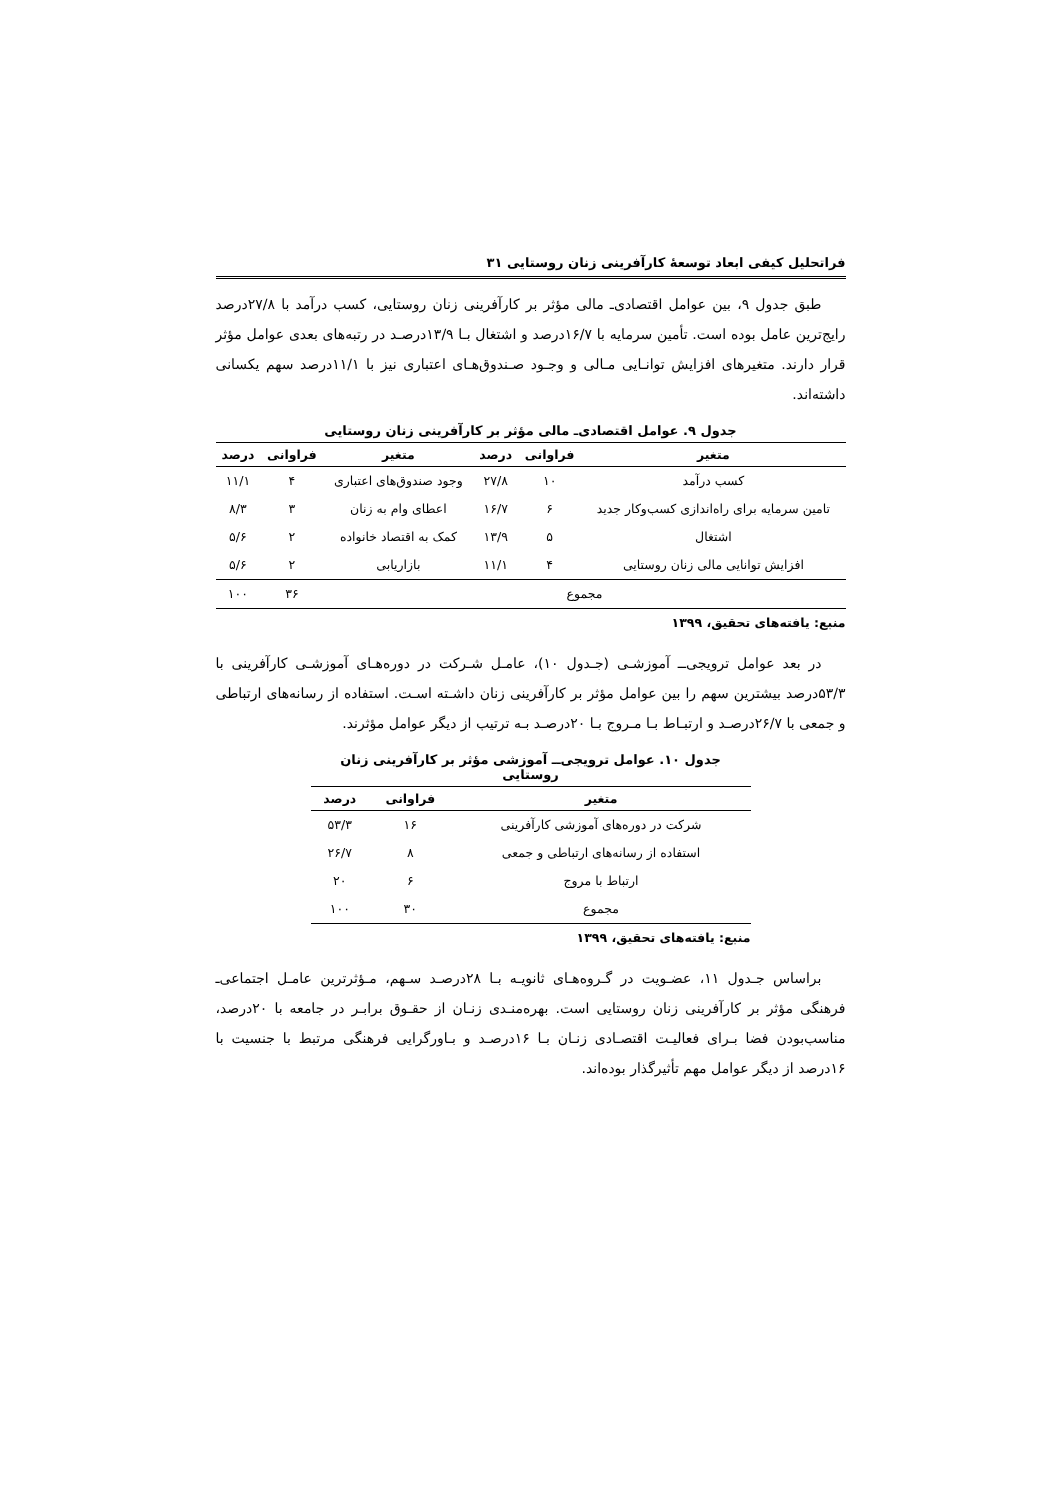فراتحلیل کیفی ابعاد توسعهٔ کارآفرینی زنان روستایی ۳۱
طبق جدول ۹، بین عوامل اقتصادی‌ـ مالی مؤثر بر کارآفرینی زنان روستایی، کسب درآمد با ۲۷/۸درصد رایج‌ترین عامل بوده است. تأمین سرمایه با ۱۶/۷درصد و اشتغال بـا ۱۳/۹درصـد در رتبه‌های بعدی عوامل مؤثر قرار دارند. متغیرهای افزایش توانـایی مـالی و وجـود صـندوق‌هـای اعتباری نیز با ۱۱/۱درصد سهم یکسانی داشته‌اند.
جدول ۹. عوامل اقتصادی‌ـ مالی مؤثر بر کارآفرینی زنان روستایی
| متغیر | فراوانی | درصد | متغیر | فراوانی | درصد |
| --- | --- | --- | --- | --- | --- |
| کسب درآمد | ۱۰ | ۲۷/۸ | وجود صندوق‌های اعتباری | ۴ | ۱۱/۱ |
| تامین سرمایه برای راه‌اندازی کسب‌وکار جدید | ۶ | ۱۶/۷ | اعطای وام به زنان | ۳ | ۸/۳ |
| اشتغال | ۵ | ۱۳/۹ | کمک به اقتصاد خانواده | ۲ | ۵/۶ |
| افزایش توانایی مالی زنان روستایی | ۴ | ۱۱/۱ | بازاریابی | ۲ | ۵/۶ |
| مجموع | | | | ۳۶ | ۱۰۰ |
منبع: یافته‌های تحقیق، ۱۳۹۹
در بعد عوامل ترویجی‌ــ آموزشـی (جـدول ۱۰)، عامـل شـرکت در دوره‌هـای آموزشـی کارآفرینی با ۵۳/۳درصد بیشترین سهم را بین عوامل مؤثر بر کارآفرینی زنان داشـته اسـت. استفاده از رسانه‌های ارتباطی و جمعی با ۲۶/۷درصـد و ارتبـاط بـا مـروج بـا ۲۰درصـد بـه ترتیب از دیگر عوامل مؤثرند.
جدول ۱۰. عوامل ترویجی‌ــ آموزشی مؤثر بر کارآفرینی زنان روستایی
| متغیر | فراوانی | درصد |
| --- | --- | --- |
| شرکت در دوره‌های آموزشی کارآفرینی | ۱۶ | ۵۳/۳ |
| استفاده از رسانه‌های ارتباطی و جمعی | ۸ | ۲۶/۷ |
| ارتباط با مروج | ۶ | ۲۰ |
| مجموع | ۳۰ | ۱۰۰ |
منبع: یافته‌های تحقیق، ۱۳۹۹
براساس جـدول ۱۱، عضـویت در گـروه‌هـای ثانویـه بـا ۲۸درصـد سـهم، مـؤثرترین عامـل اجتماعی‌ـ فرهنگی مؤثر بر کارآفرینی زنان روستایی است. بهره‌منـدی زنـان از حقـوق برابـر در جامعه با ۲۰درصد، مناسب‌بودن فضا بـرای فعالیـت اقتصـادی زنـان بـا ۱۶درصـد و بـاورگرایی فرهنگی مرتبط با جنسیت با ۱۶درصد از دیگر عوامل مهم تأثیرگذار بوده‌اند.